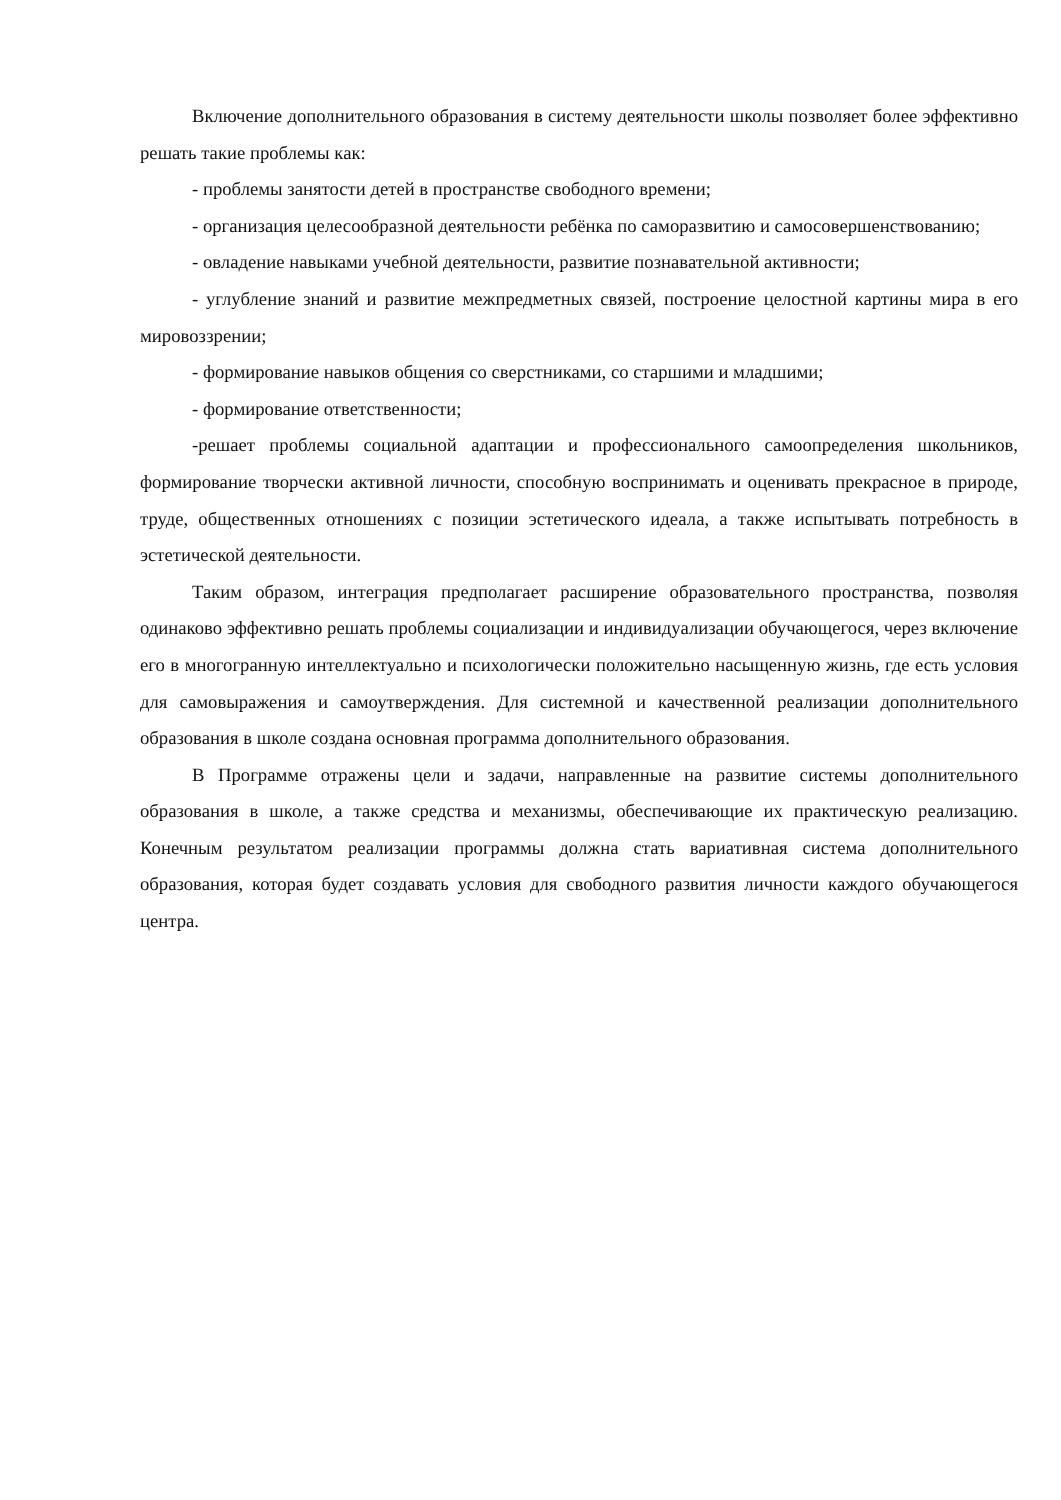Включение дополнительного образования в систему деятельности школы позволяет более эффективно решать такие проблемы как:
- проблемы занятости детей в пространстве свободного времени;
- организация целесообразной деятельности ребёнка по саморазвитию и самосовершенствованию;
- овладение навыками учебной деятельности, развитие познавательной активности;
- углубление знаний и развитие межпредметных связей, построение целостной картины мира в его мировоззрении;
- формирование навыков общения со сверстниками, со старшими и младшими;
- формирование ответственности;
-решает проблемы социальной адаптации и профессионального самоопределения школьников, формирование творчески активной личности, способную воспринимать и оценивать прекрасное в природе, труде, общественных отношениях с позиции эстетического идеала, а также испытывать потребность в эстетической деятельности.
Таким образом, интеграция предполагает расширение образовательного пространства, позволяя одинаково эффективно решать проблемы социализации и индивидуализации обучающегося, через включение его в многогранную интеллектуально и психологически положительно насыщенную жизнь, где есть условия для самовыражения и самоутверждения. Для системной и качественной реализации дополнительного образования в школе создана основная программа дополнительного образования.
В Программе отражены цели и задачи, направленные на развитие системы дополнительного образования в школе, а также средства и механизмы, обеспечивающие их практическую реализацию. Конечным результатом реализации программы должна стать вариативная система дополнительного образования, которая будет создавать условия для свободного развития личности каждого обучающегося центра.